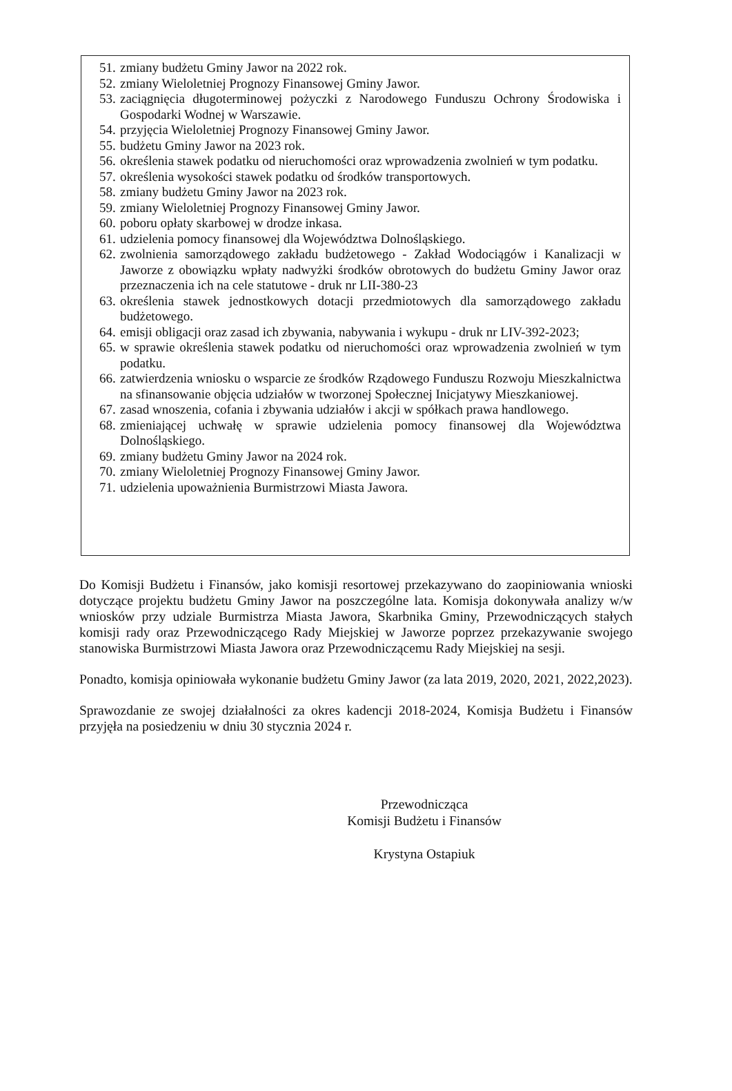51. zmiany budżetu Gminy Jawor na 2022 rok.
52. zmiany Wieloletniej Prognozy Finansowej Gminy Jawor.
53. zaciągnięcia długoterminowej pożyczki z Narodowego Funduszu Ochrony Środowiska i Gospodarki Wodnej w Warszawie.
54. przyjęcia Wieloletniej Prognozy Finansowej Gminy Jawor.
55. budżetu Gminy Jawor na 2023 rok.
56. określenia stawek podatku od nieruchomości oraz wprowadzenia zwolnień w tym podatku.
57. określenia wysokości stawek podatku od środków transportowych.
58. zmiany budżetu Gminy Jawor na 2023 rok.
59. zmiany Wieloletniej Prognozy Finansowej Gminy Jawor.
60. poboru opłaty skarbowej w drodze inkasa.
61. udzielenia pomocy finansowej dla Województwa Dolnośląskiego.
62. zwolnienia samorządowego zakładu budżetowego - Zakład Wodociągów i Kanalizacji w Jaworze z obowiązku wpłaty nadwyżki środków obrotowych do budżetu Gminy Jawor oraz przeznaczenia ich na cele statutowe - druk nr LII-380-23
63. określenia stawek jednostkowych dotacji przedmiotowych dla samorządowego zakładu budżetowego.
64. emisji obligacji oraz zasad ich zbywania, nabywania i wykupu - druk nr LIV-392-2023;
65. w sprawie określenia stawek podatku od nieruchomości oraz wprowadzenia zwolnień w tym podatku.
66. zatwierdzenia wniosku o wsparcie ze środków Rządowego Funduszu Rozwoju Mieszkalnictwa na sfinansowanie objęcia udziałów w tworzonej Społecznej Inicjatywy Mieszkaniowej.
67. zasad wnoszenia, cofania i zbywania udziałów i akcji w spółkach prawa handlowego.
68. zmieniającej uchwałę w sprawie udzielenia pomocy finansowej dla Województwa Dolnośląskiego.
69. zmiany budżetu Gminy Jawor na 2024 rok.
70. zmiany Wieloletniej Prognozy Finansowej Gminy Jawor.
71. udzielenia upoważnienia Burmistrzowi Miasta Jawora.
Do Komisji Budżetu i Finansów, jako komisji resortowej przekazywano do zaopiniowania wnioski dotyczące projektu budżetu Gminy Jawor na poszczególne lata. Komisja dokonywała analizy w/w wniosków przy udziale Burmistrza Miasta Jawora, Skarbnika Gminy, Przewodniczących stałych komisji rady oraz Przewodniczącego Rady Miejskiej w Jaworze poprzez przekazywanie swojego stanowiska Burmistrzowi Miasta Jawora oraz Przewodniczącemu Rady Miejskiej na sesji.
Ponadto, komisja opiniowała wykonanie budżetu Gminy Jawor (za lata 2019, 2020, 2021, 2022,2023).
Sprawozdanie ze swojej działalności za okres kadencji 2018-2024, Komisja Budżetu i Finansów przyjęła na posiedzeniu w dniu 30 stycznia 2024 r.
Przewodnicząca
Komisji Budżetu i Finansów
Krystyna Ostapiuk